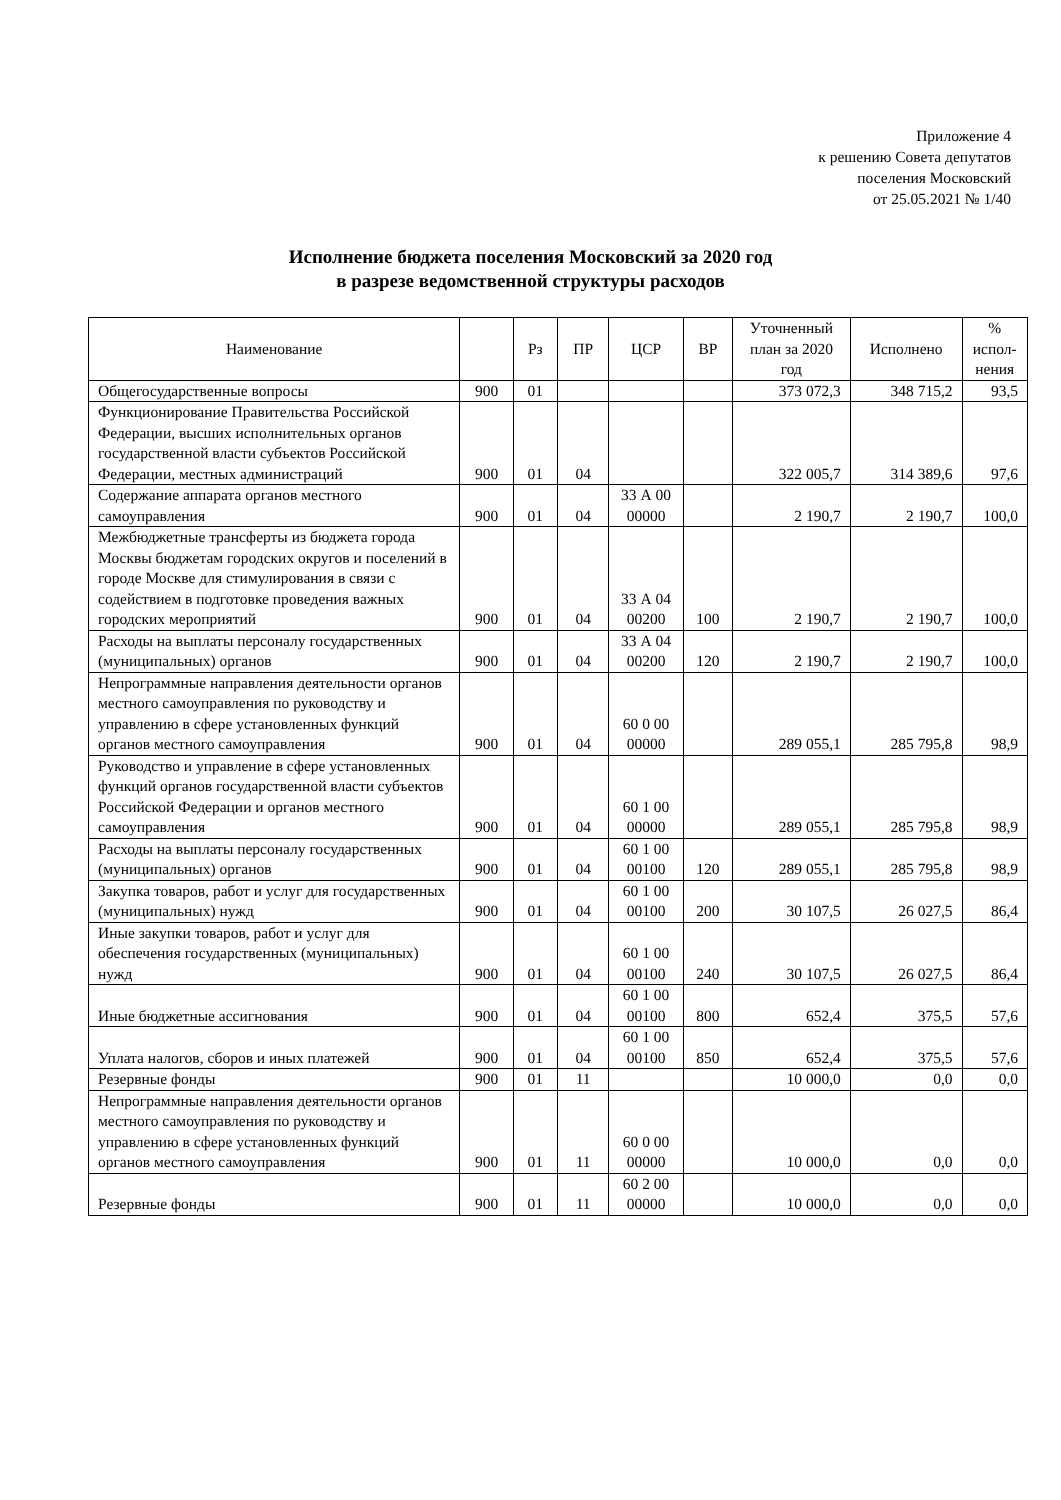Приложение 4
к решению Совета депутатов
поселения Московский
от 25.05.2021 № 1/40
Исполнение бюджета поселения Московский за 2020 год
в разрезе ведомственной структуры расходов
| Наименование | | Рз | ПР | ЦСР | ВР | Уточненный план за 2020 год | Исполнено | % испол-нения |
| --- | --- | --- | --- | --- | --- | --- | --- | --- |
| Общегосударственные вопросы | 900 | 01 | | | | 373 072,3 | 348 715,2 | 93,5 |
| Функционирование Правительства Российской Федерации, высших исполнительных органов государственной власти субъектов Российской Федерации, местных администраций | 900 | 01 | 04 | | | 322 005,7 | 314 389,6 | 97,6 |
| Содержание аппарата органов местного самоуправления | 900 | 01 | 04 | 33 А 00 00000 | | 2 190,7 | 2 190,7 | 100,0 |
| Межбюджетные трансферты из бюджета города Москвы бюджетам городских округов и поселений в городе Москве для стимулирования в связи с содействием в подготовке проведения важных городских мероприятий | 900 | 01 | 04 | 33 А 04 00200 | 100 | 2 190,7 | 2 190,7 | 100,0 |
| Расходы на выплаты персоналу государственных (муниципальных) органов | 900 | 01 | 04 | 33 А 04 00200 | 120 | 2 190,7 | 2 190,7 | 100,0 |
| Непрограммные направления деятельности органов местного самоуправления по руководству и управлению в сфере установленных функций органов местного самоуправления | 900 | 01 | 04 | 60 0 00 00000 | | 289 055,1 | 285 795,8 | 98,9 |
| Руководство и управление в сфере установленных функций органов государственной власти субъектов Российской Федерации и органов местного самоуправления | 900 | 01 | 04 | 60 1 00 00000 | | 289 055,1 | 285 795,8 | 98,9 |
| Расходы на выплаты персоналу государственных (муниципальных) органов | 900 | 01 | 04 | 60 1 00 00100 | 120 | 289 055,1 | 285 795,8 | 98,9 |
| Закупка товаров, работ и услуг для государственных (муниципальных) нужд | 900 | 01 | 04 | 60 1 00 00100 | 200 | 30 107,5 | 26 027,5 | 86,4 |
| Иные закупки товаров, работ и услуг для обеспечения государственных (муниципальных) нужд | 900 | 01 | 04 | 60 1 00 00100 | 240 | 30 107,5 | 26 027,5 | 86,4 |
| Иные бюджетные ассигнования | 900 | 01 | 04 | 60 1 00 00100 | 800 | 652,4 | 375,5 | 57,6 |
| Уплата налогов, сборов и иных платежей | 900 | 01 | 04 | 60 1 00 00100 | 850 | 652,4 | 375,5 | 57,6 |
| Резервные фонды | 900 | 01 | 11 | | | 10 000,0 | 0,0 | 0,0 |
| Непрограммные направления деятельности органов местного самоуправления по руководству и управлению в сфере установленных функций органов местного самоуправления | 900 | 01 | 11 | 60 0 00 00000 | | 10 000,0 | 0,0 | 0,0 |
| Резервные фонды | 900 | 01 | 11 | 60 2 00 00000 | | 10 000,0 | 0,0 | 0,0 |